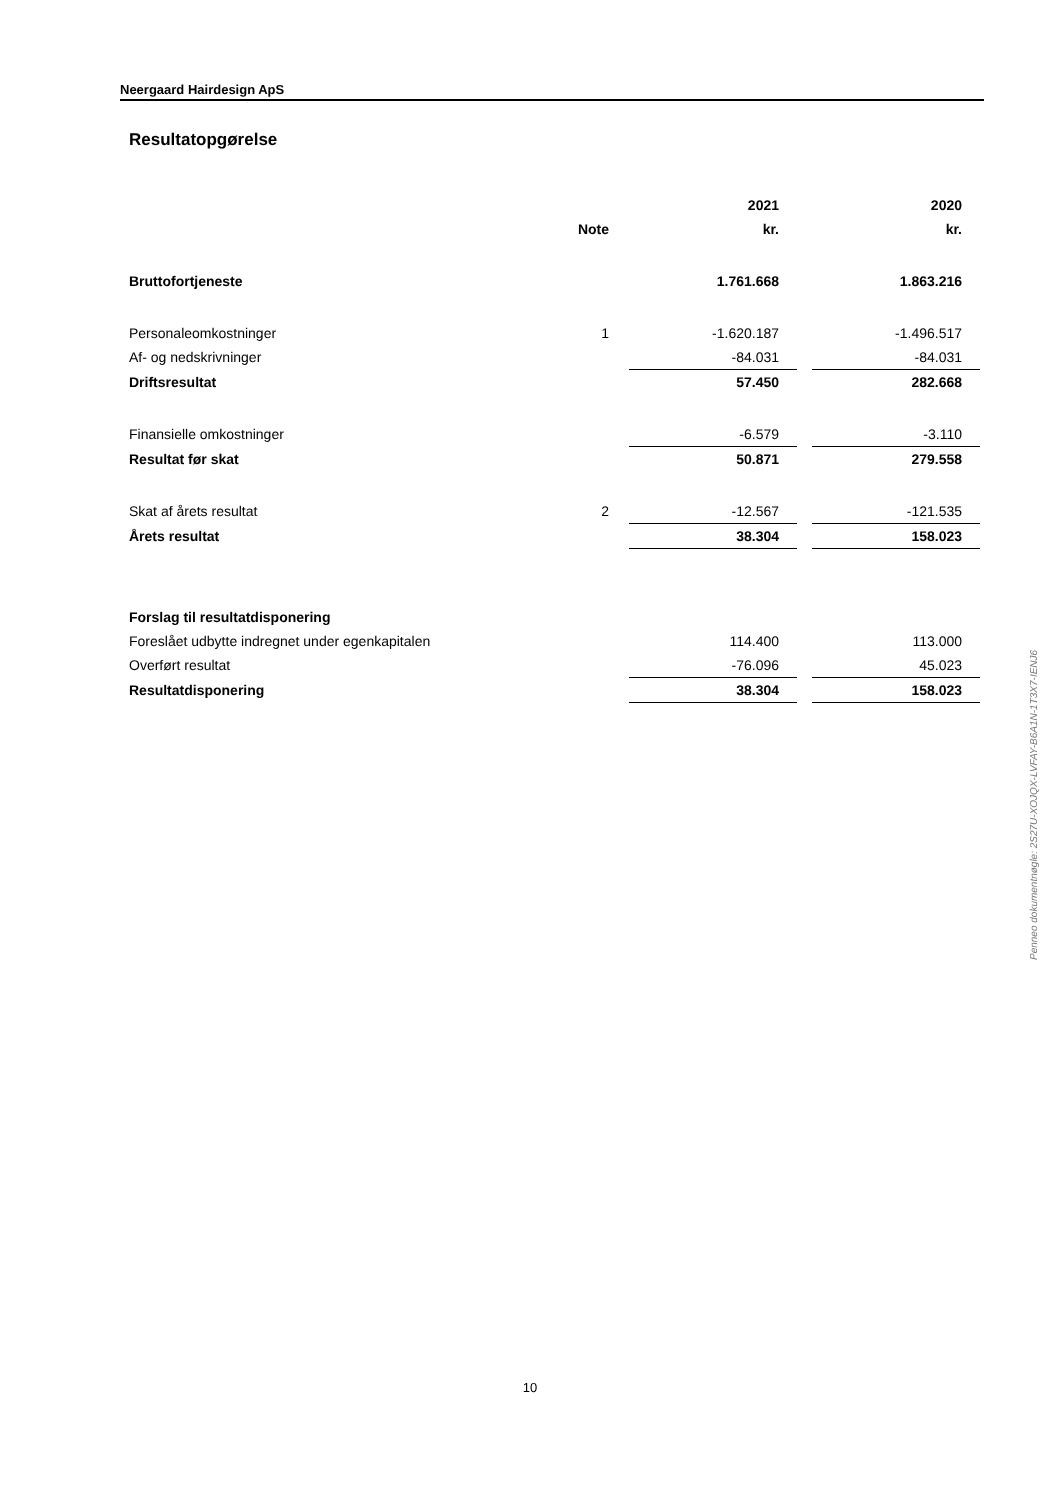Neergaard Hairdesign ApS
Resultatopgørelse
| | | 2021 | | 2020 |
| --- | --- | --- | --- | --- |
| | Note | kr. | | kr. |
| Bruttofortjeneste | | 1.761.668 | | 1.863.216 |
| Personaleomkostninger | 1 | -1.620.187 | | -1.496.517 |
| Af- og nedskrivninger | | -84.031 | | -84.031 |
| Driftsresultat | | 57.450 | | 282.668 |
| Finansielle omkostninger | | -6.579 | | -3.110 |
| Resultat før skat | | 50.871 | | 279.558 |
| Skat af årets resultat | 2 | -12.567 | | -121.535 |
| Årets resultat | | 38.304 | | 158.023 |
| Forslag til resultatdisponering | | | | |
| Foreslået udbytte indregnet under egenkapitalen | | 114.400 | | 113.000 |
| Overført resultat | | -76.096 | | 45.023 |
| Resultatdisponering | | 38.304 | | 158.023 |
Penneo dokumentnøgle: 2S27U-XOJQX-LVFAY-B6A1N-1T3X7-IENJ6
10